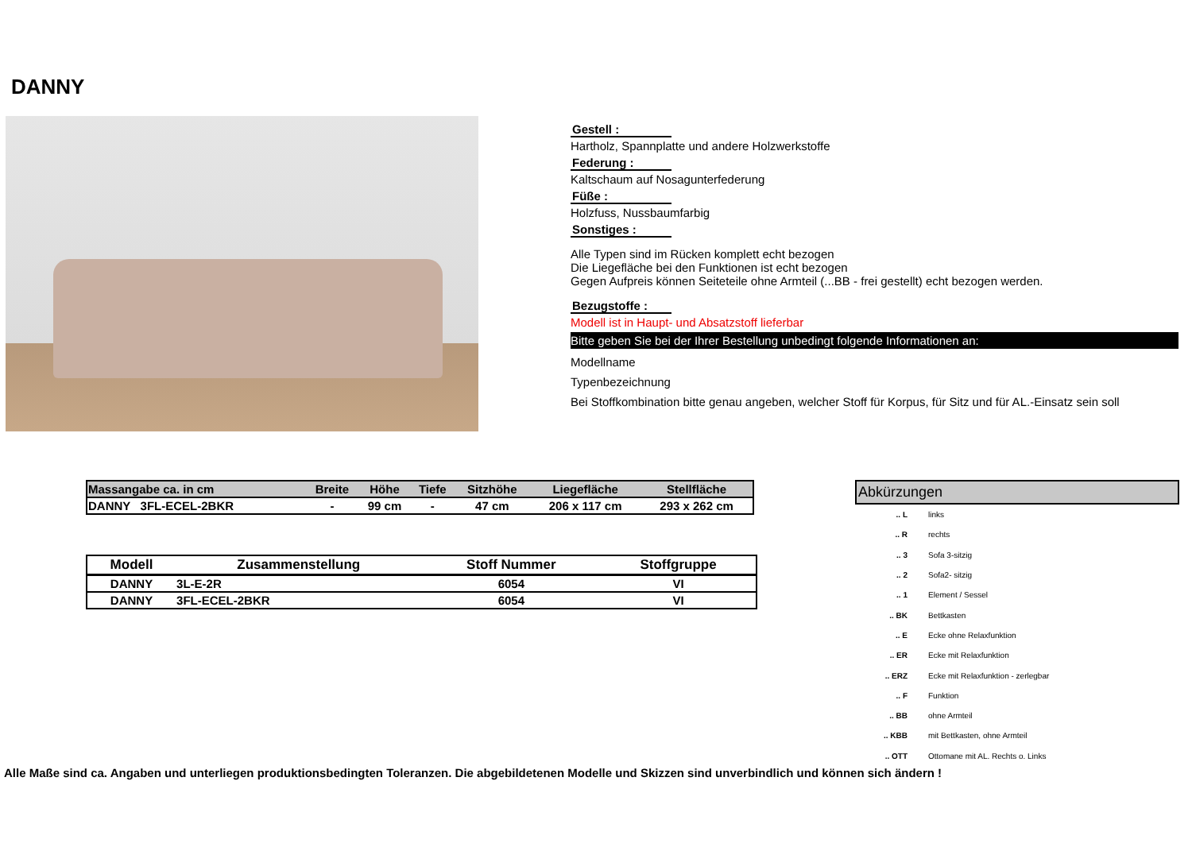DANNY
Gestell :
Hartholz, Spannplatte und andere Holzwerkstoffe
Federung :
Kaltschaum auf Nosagunterfederung
Füße :
Holzfuss, Nussbaumfarbig
Sonstiges :
Alle Typen sind im Rücken komplett echt bezogen
Die Liegefläche bei den Funktionen ist echt bezogen
Gegen Aufpreis können Seiteteile ohne Armteil (...BB - frei gestellt) echt bezogen werden.
Bezugstoffe :
Modell ist in Haupt- und Absatzstoff lieferbar
Bitte geben Sie bei der Ihrer Bestellung unbedingt folgende Informationen an:
Modellname
Typenbezeichnung
Bei Stoffkombination bitte genau angeben, welcher Stoff für Korpus, für Sitz und für AL.-Einsatz sein soll
| Massangabe ca. in cm | Breite | Höhe | Tiefe | Sitzhöhe | Liegefläche | Stellfläche |
| --- | --- | --- | --- | --- | --- | --- |
| DANNY 3FL-ECEL-2BKR | - | 99 cm | - | 47 cm | 206 x 117 cm | 293 x 262 cm |
| Modell | Zusammenstellung | Stoff Nummer | Stoffgruppe |
| --- | --- | --- | --- |
| DANNY | 3L-E-2R | 6054 | VI |
| DANNY | 3FL-ECEL-2BKR | 6054 | VI |
Abkürzungen
| .. L | links |
| .. R | rechts |
| .. 3 | Sofa 3-sitzig |
| .. 2 | Sofa2- sitzig |
| .. 1 | Element / Sessel |
| .. BK | Bettkasten |
| .. E | Ecke ohne Relaxfunktion |
| .. ER | Ecke mit Relaxfunktion |
| .. ERZ | Ecke mit Relaxfunktion - zerlegbar |
| .. F | Funktion |
| .. BB | ohne Armteil |
| .. KBB | mit Bettkasten, ohne Armteil |
| .. OTT | Ottomane mit AL. Rechts o. Links |
Alle Maße sind ca. Angaben und unterliegen produktionsbedingten Toleranzen. Die abgebildetenen Modelle und Skizzen sind unverbindlich und können sich ändern !